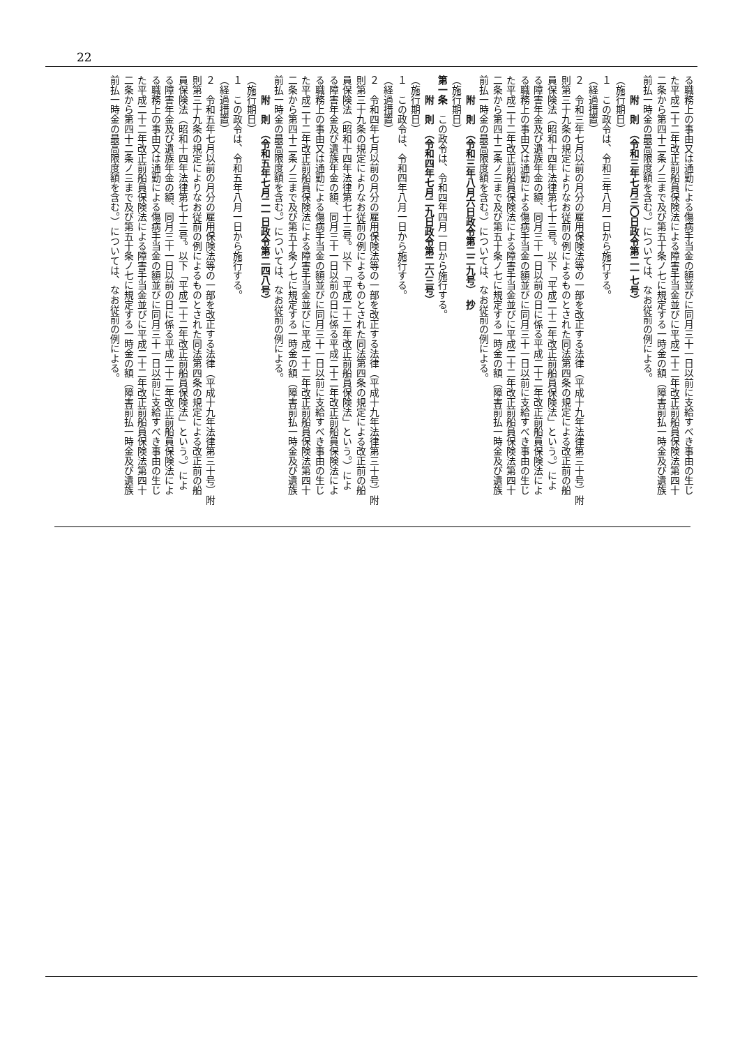22
る職務上の事由又は通勤による傷病手当金の額並びに同月三十一日以前に支給すべき事由の生じ
た平成二十二年改正前船員保険法による障害手当金並びに平成二十二年改正前船員保険法第四十
二条から第四十二条ノ三まで及び第五十条ノ七に規定する一時金の額（障害前払一時金及び遺族
前払一時金の最高限度額を含む。）については、なお従前の例による。
附　則　（令和三年七月三〇日政令第二一七号）
（施行期日）
１　この政令は、令和三年八月一日から施行する。
（経過措置）
２　令和三年七月以前の月分の雇用保険法等の一部を改正する法律（平成十九年法律第三十号）附
則第三十九条の規定によりなお従前の例によるものとされた同法第四条の規定による改正前の船
員保険法（昭和十四年法律第七十三号。以下「平成二十二年改正前船員保険法」という。）によ
る障害年金及び遺族年金の額、同月三十一日以前の日に係る平成二十二年改正前船員保険法によ
る職務上の事由又は通勤による傷病手当金の額並びに同月三十一日以前に支給すべき事由の生じ
た平成二十二年改正前船員保険法による障害手当金並びに平成二十二年改正前船員保険法第四十
二条から第四十二条ノ三まで及び第五十条ノ七に規定する一時金の額（障害前払一時金及び遺族
前払一時金の最高限度額を含む。）については、なお従前の例による。
附　則　（令和三年八月六日政令第二二九号）　抄
（施行期日）
第一条　この政令は、令和四年四月一日から施行する。
附　則　（令和四年七月二九日政令第二六三号）
（施行期日）
１　この政令は、令和四年八月一日から施行する。
（経過措置）
２　令和四年七月以前の月分の雇用保険法等の一部を改正する法律（平成十九年法律第三十号）附
則第三十九条の規定によりなお従前の例によるものとされた同法第四条の規定による改正前の船
員保険法（昭和十四年法律第七十三号。以下「平成二十二年改正前船員保険法」という。）によ
る障害年金及び遺族年金の額、同月三十一日以前の日に係る平成二十二年改正前船員保険法によ
る職務上の事由又は通勤による傷病手当金の額並びに同月三十一日以前に支給すべき事由の生じ
た平成二十二年改正前船員保険法による障害手当金並びに平成二十二年改正前船員保険法第四十
二条から第四十二条ノ三まで及び第五十条ノ七に規定する一時金の額（障害前払一時金及び遺族
前払一時金の最高限度額を含む。）については、なお従前の例による。
附　則　（令和五年七月二一日政令第二四八号）
（施行期日）
１　この政令は、令和五年八月一日から施行する。
（経過措置）
２　令和五年七月以前の月分の雇用保険法等の一部を改正する法律（平成十九年法律第三十号）附
則第三十九条の規定によりなお従前の例によるものとされた同法第四条の規定による改正前の船
員保険法（昭和十四年法律第七十三号。以下「平成二十二年改正前船員保険法」という。）によ
る障害年金及び遺族年金の額、同月三十一日以前の日に係る平成二十二年改正前船員保険法によ
る職務上の事由又は通勤による傷病手当金の額並びに同月三十一日以前に支給すべき事由の生じ
た平成二十二年改正前船員保険法による障害手当金並びに平成二十二年改正前船員保険法第四十
二条から第四十二条ノ三まで及び第五十条ノ七に規定する一時金の額（障害前払一時金及び遺族
前払一時金の最高限度額を含む。）については、なお従前の例による。